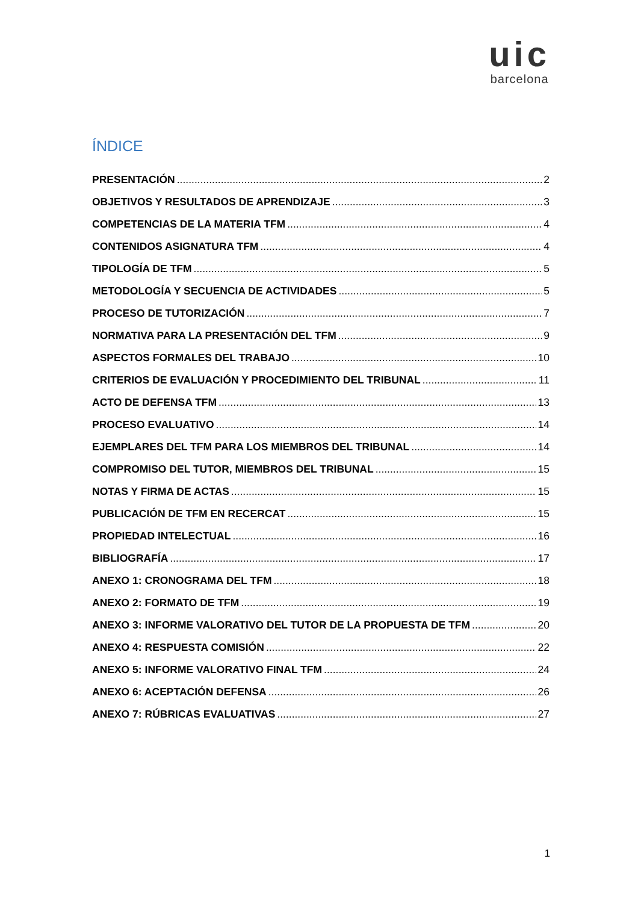uic
barcelona
ÍNDICE
PRESENTACIÓN 2
OBJETIVOS Y RESULTADOS DE APRENDIZAJE 3
COMPETENCIAS DE LA MATERIA TFM 4
CONTENIDOS ASIGNATURA TFM 4
TIPOLOGÍA DE TFM 5
METODOLOGÍA Y SECUENCIA DE ACTIVIDADES 5
PROCESO DE TUTORIZACIÓN 7
NORMATIVA PARA LA PRESENTACIÓN DEL TFM 9
ASPECTOS FORMALES DEL TRABAJO 10
CRITERIOS DE EVALUACIÓN Y PROCEDIMIENTO DEL TRIBUNAL 11
ACTO DE DEFENSA TFM 13
PROCESO EVALUATIVO 14
EJEMPLARES DEL TFM PARA LOS MIEMBROS DEL TRIBUNAL 14
COMPROMISO DEL TUTOR, MIEMBROS DEL TRIBUNAL 15
NOTAS Y FIRMA DE ACTAS 15
PUBLICACIÓN DE TFM EN RECERCAT 15
PROPIEDAD INTELECTUAL 16
BIBLIOGRAFÍA 17
ANEXO 1: CRONOGRAMA DEL TFM 18
ANEXO 2: FORMATO DE TFM 19
ANEXO 3: INFORME VALORATIVO DEL TUTOR DE LA PROPUESTA DE TFM 20
ANEXO 4: RESPUESTA COMISIÓN 22
ANEXO 5: INFORME VALORATIVO FINAL TFM 24
ANEXO 6: ACEPTACIÓN DEFENSA 26
ANEXO 7: RÚBRICAS EVALUATIVAS 27
1